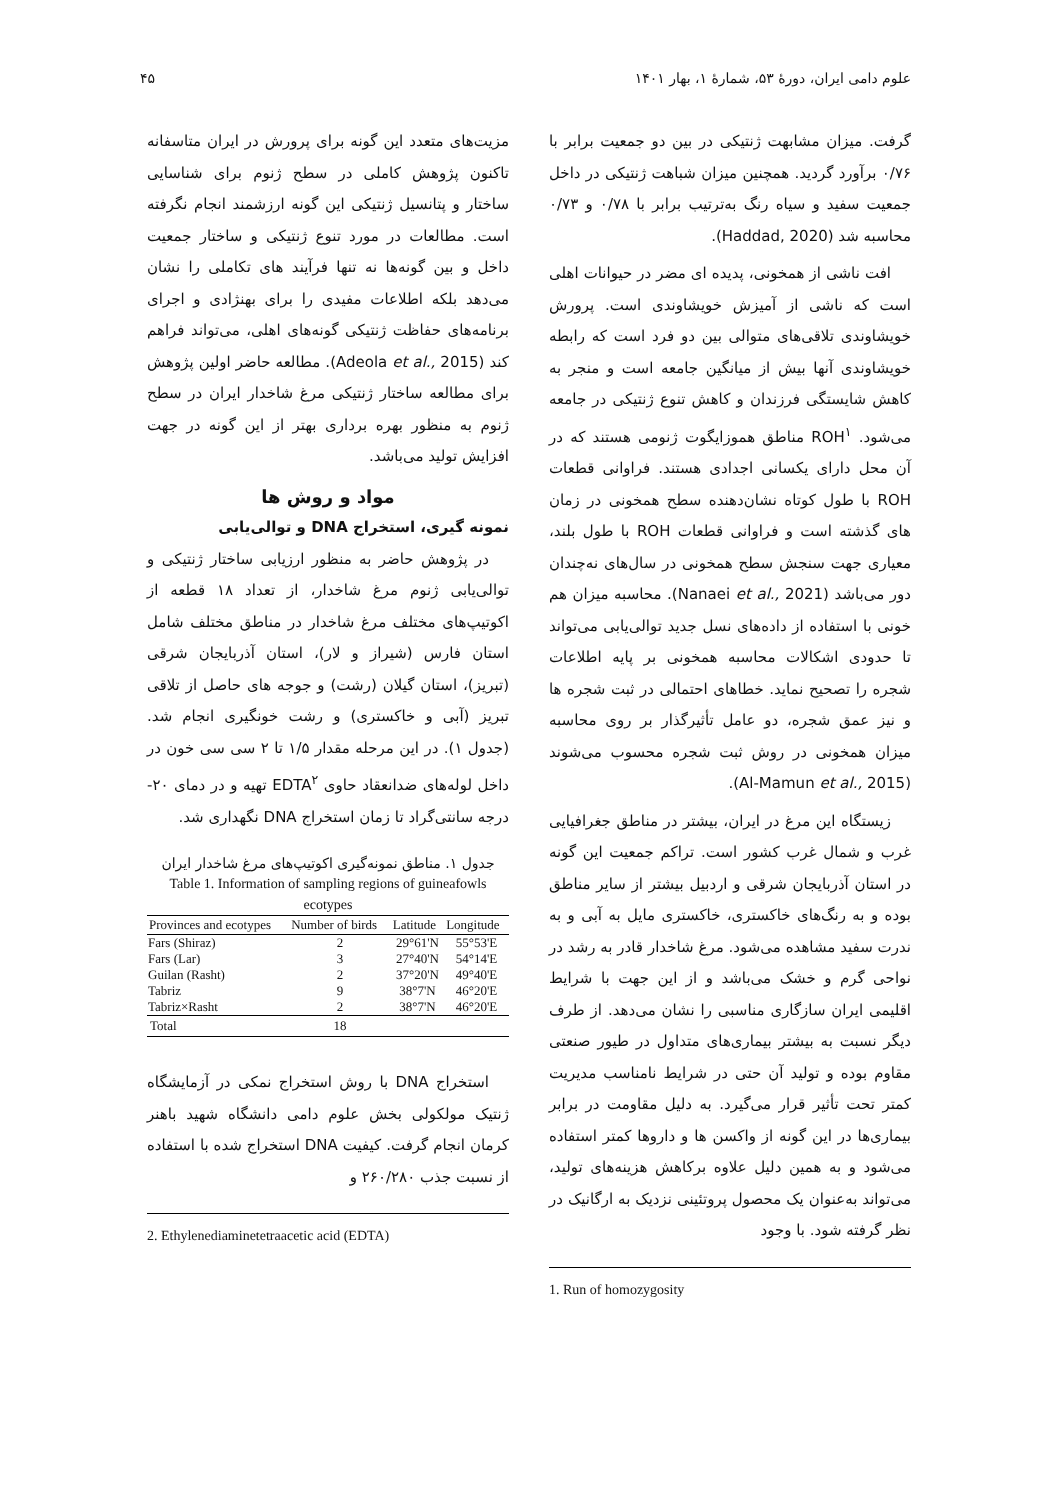علوم دامی ایران، دورهٔ ۵۳، شمارهٔ ۱، بهار ۱۴۰۱ ۴۵
گرفت. میزان مشابهت ژنتیکی در بین دو جمعیت برابر با ۰/۷۶ برآورد گردید. همچنین میزان شباهت ژنتیکی در داخل جمعیت سفید و سیاه رنگ به‌ترتیب برابر با ۰/۷۸ و ۰/۷۳ محاسبه شد (Haddad, 2020).
افت ناشی از همخونی، پدیده ای مضر در حیوانات اهلی است که ناشی از آمیزش خویشاوندی است. پرورش خویشاوندی تلاقی‌های متوالی بین دو فرد است که رابطه خویشاوندی آنها بیش از میانگین جامعه است و منجر به کاهش شایستگی فرزندان و کاهش تنوع ژنتیکی در جامعه می‌شود. ROH<sup>۱</sup> مناطق هموزایگوت ژنومی هستند که در آن محل دارای یکسانی اجدادی هستند. فراوانی قطعات ROH با طول کوتاه نشان‌دهنده سطح همخونی در زمان های گذشته است و فراوانی قطعات ROH با طول بلند، معیاری جهت سنجش سطح همخونی در سال‌های نه‌چندان دور می‌باشد (Nanaei et al., 2021). محاسبه میزان هم خونی با استفاده از داده‌های نسل جدید توالی‌یابی می‌تواند تا حدودی اشکالات محاسبه همخونی بر پایه اطلاعات شجره را تصحیح نماید. خطاهای احتمالی در ثبت شجره ها و نیز عمق شجره، دو عامل تأثیرگذار بر روی محاسبه میزان همخونی در روش ثبت شجره محسوب می‌شوند (Al-Mamun et al., 2015).
زیستگاه این مرغ در ایران، بیشتر در مناطق جغرافیایی غرب و شمال غرب کشور است. تراکم جمعیت این گونه در استان آذربایجان شرقی و اردبیل بیشتر از سایر مناطق بوده و به رنگ‌های خاکستری، خاکستری مایل به آبی و به ندرت سفید مشاهده می‌شود. مرغ شاخدار قادر به رشد در نواحی گرم و خشک می‌باشد و از این جهت با شرایط اقلیمی ایران سازگاری مناسبی را نشان می‌دهد. از طرف دیگر نسبت به بیشتر بیماری‌های متداول در طیور صنعتی مقاوم بوده و تولید آن حتی در شرایط نامناسب مدیریت کمتر تحت تأثیر قرار می‌گیرد. به دلیل مقاومت در برابر بیماری‌ها در این گونه از واکسن ها و داروها کمتر استفاده می‌شود و به همین دلیل علاوه برکاهش هزینه‌های تولید، می‌تواند به‌عنوان یک محصول پروتئینی نزدیک به ارگانیک در نظر گرفته شود. با وجود
1. Run of homozygosity
مزیت‌های متعدد این گونه برای پرورش در ایران متاسفانه تاکنون پژوهش کاملی در سطح ژنوم برای شناسایی ساختار و پتانسیل ژنتیکی این گونه ارزشمند انجام نگرفته است. مطالعات در مورد تنوع ژنتیکی و ساختار جمعیت داخل و بین گونه‌ها نه تنها فرآیند های تکاملی را نشان می‌دهد بلکه اطلاعات مفیدی را برای بهنژادی و اجرای برنامه‌های حفاظت ژنتیکی گونه‌های اهلی، می‌تواند فراهم کند (Adeola et al., 2015). مطالعه حاضر اولین پژوهش برای مطالعه ساختار ژنتیکی مرغ شاخدار ایران در سطح ژنوم به منظور بهره برداری بهتر از این گونه در جهت افزایش تولید می‌باشد.
مواد و روش ها
نمونه گیری، استخراج DNA و توالی‌یابی
در پژوهش حاضر به منظور ارزیابی ساختار ژنتیکی و توالی‌یابی ژنوم مرغ شاخدار، از تعداد ۱۸ قطعه از اکوتیپ‌های مختلف مرغ شاخدار در مناطق مختلف شامل استان فارس (شیراز و لار)، استان آذربایجان شرقی (تبریز)، استان گیلان (رشت) و جوجه های حاصل از تلاقی تبریز (آبی و خاکستری) و رشت خونگیری انجام شد. (جدول ۱). در این مرحله مقدار ۱/۵ تا ۲ سی سی خون در داخل لوله‌های ضدانعقاد حاوی EDTA<sup>۲</sup> تهیه و در دمای ۲۰- درجه سانتی‌گراد تا زمان استخراج DNA نگهداری شد.
جدول ۱. مناطق نمونه‌گیری اکوتیپ‌های مرغ شاخدار ایران
Table 1. Information of sampling regions of guineafowls ecotypes
| Provinces and ecotypes | Number of birds | Latitude | Longitude |
| --- | --- | --- | --- |
| Fars (Shiraz) | 2 | 29°61'N | 55°53'E |
| Fars (Lar) | 3 | 27°40'N | 54°14'E |
| Guilan (Rasht) | 2 | 37°20'N | 49°40'E |
| Tabriz | 9 | 38°7'N | 46°20'E |
| Tabriz×Rasht | 2 | 38°7'N | 46°20'E |
| Total | 18 | | |
استخراج DNA با روش استخراج نمکی در آزمایشگاه ژنتیک مولکولی بخش علوم دامی دانشگاه شهید باهنر کرمان انجام گرفت. کیفیت DNA استخراج شده با استفاده از نسبت جذب ۲۶۰/۲۸۰ و
2. Ethylenediaminetetraacetic acid (EDTA)